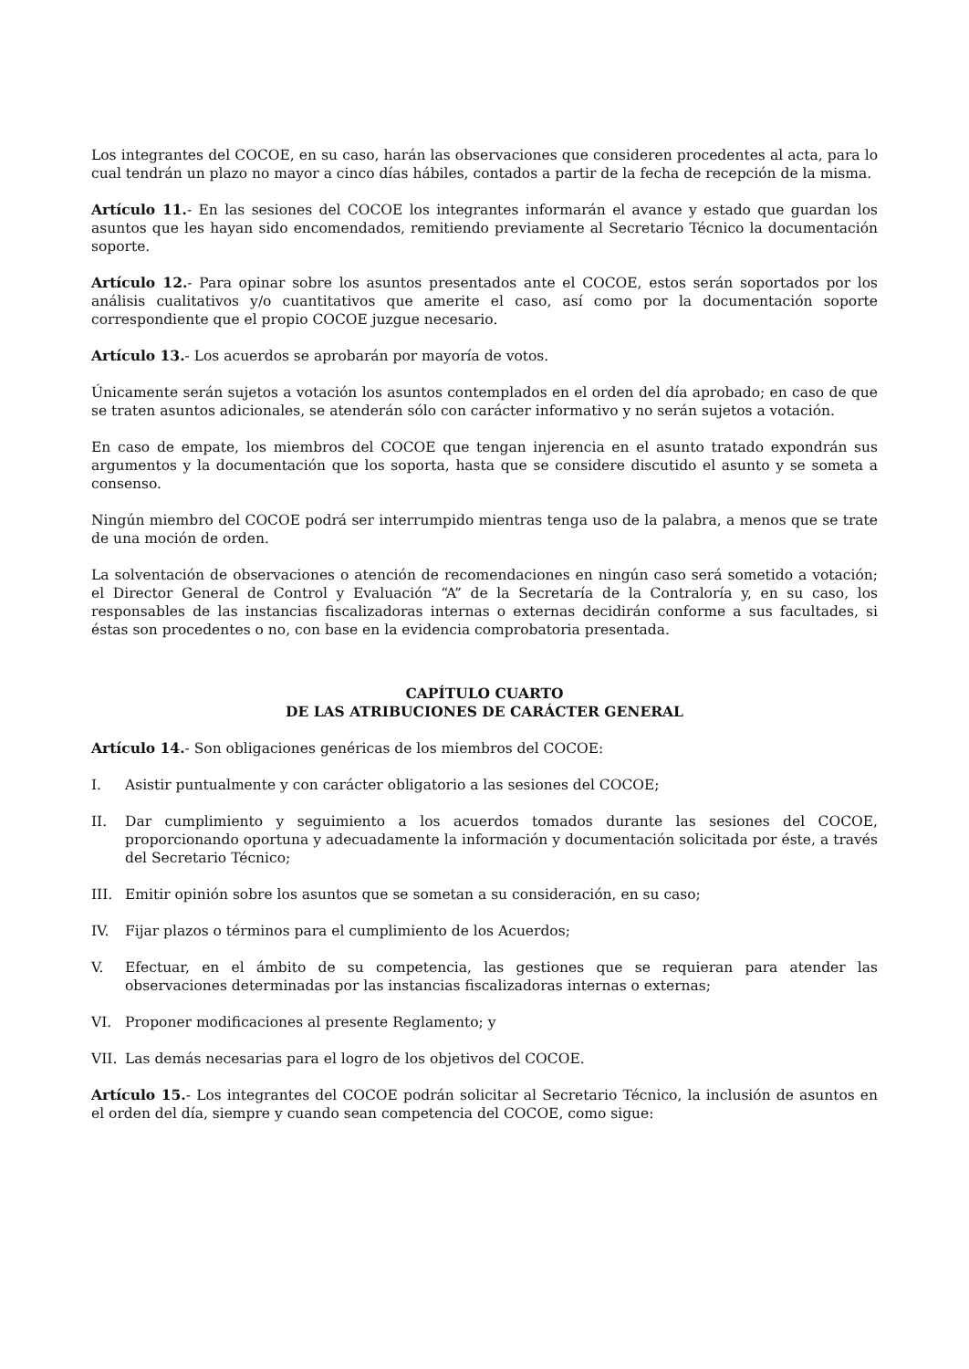Los integrantes del COCOE, en su caso, harán las observaciones que consideren procedentes al acta, para lo cual tendrán un plazo no mayor a cinco días hábiles, contados a partir de la fecha de recepción de la misma.
Artículo 11.- En las sesiones del COCOE los integrantes informarán el avance y estado que guardan los asuntos que les hayan sido encomendados, remitiendo previamente al Secretario Técnico la documentación soporte.
Artículo 12.- Para opinar sobre los asuntos presentados ante el COCOE, estos serán soportados por los análisis cualitativos y/o cuantitativos que amerite el caso, así como por la documentación soporte correspondiente que el propio COCOE juzgue necesario.
Artículo 13.- Los acuerdos se aprobarán por mayoría de votos.
Únicamente serán sujetos a votación los asuntos contemplados en el orden del día aprobado; en caso de que se traten asuntos adicionales, se atenderán sólo con carácter informativo y no serán sujetos a votación.
En caso de empate, los miembros del COCOE que tengan injerencia en el asunto tratado expondrán sus argumentos y la documentación que los soporta, hasta que se considere discutido el asunto y se someta a consenso.
Ningún miembro del COCOE podrá ser interrumpido mientras tenga uso de la palabra, a menos que se trate de una moción de orden.
La solventación de observaciones o atención de recomendaciones en ningún caso será sometido a votación; el Director General de Control y Evaluación “A” de la Secretaría de la Contraloría y, en su caso, los responsables de las instancias fiscalizadoras internas o externas decidirán conforme a sus facultades, si éstas son procedentes o no, con base en la evidencia comprobatoria presentada.
CAPÍTULO CUARTO
DE LAS ATRIBUCIONES DE CARÁCTER GENERAL
Artículo 14.- Son obligaciones genéricas de los miembros del COCOE:
I. Asistir puntualmente y con carácter obligatorio a las sesiones del COCOE;
II. Dar cumplimiento y seguimiento a los acuerdos tomados durante las sesiones del COCOE, proporcionando oportuna y adecuadamente la información y documentación solicitada por éste, a través del Secretario Técnico;
III. Emitir opinión sobre los asuntos que se sometan a su consideración, en su caso;
IV. Fijar plazos o términos para el cumplimiento de los Acuerdos;
V. Efectuar, en el ámbito de su competencia, las gestiones que se requieran para atender las observaciones determinadas por las instancias fiscalizadoras internas o externas;
VI. Proponer modificaciones al presente Reglamento; y
VII. Las demás necesarias para el logro de los objetivos del COCOE.
Artículo 15.- Los integrantes del COCOE podrán solicitar al Secretario Técnico, la inclusión de asuntos en el orden del día, siempre y cuando sean competencia del COCOE, como sigue: